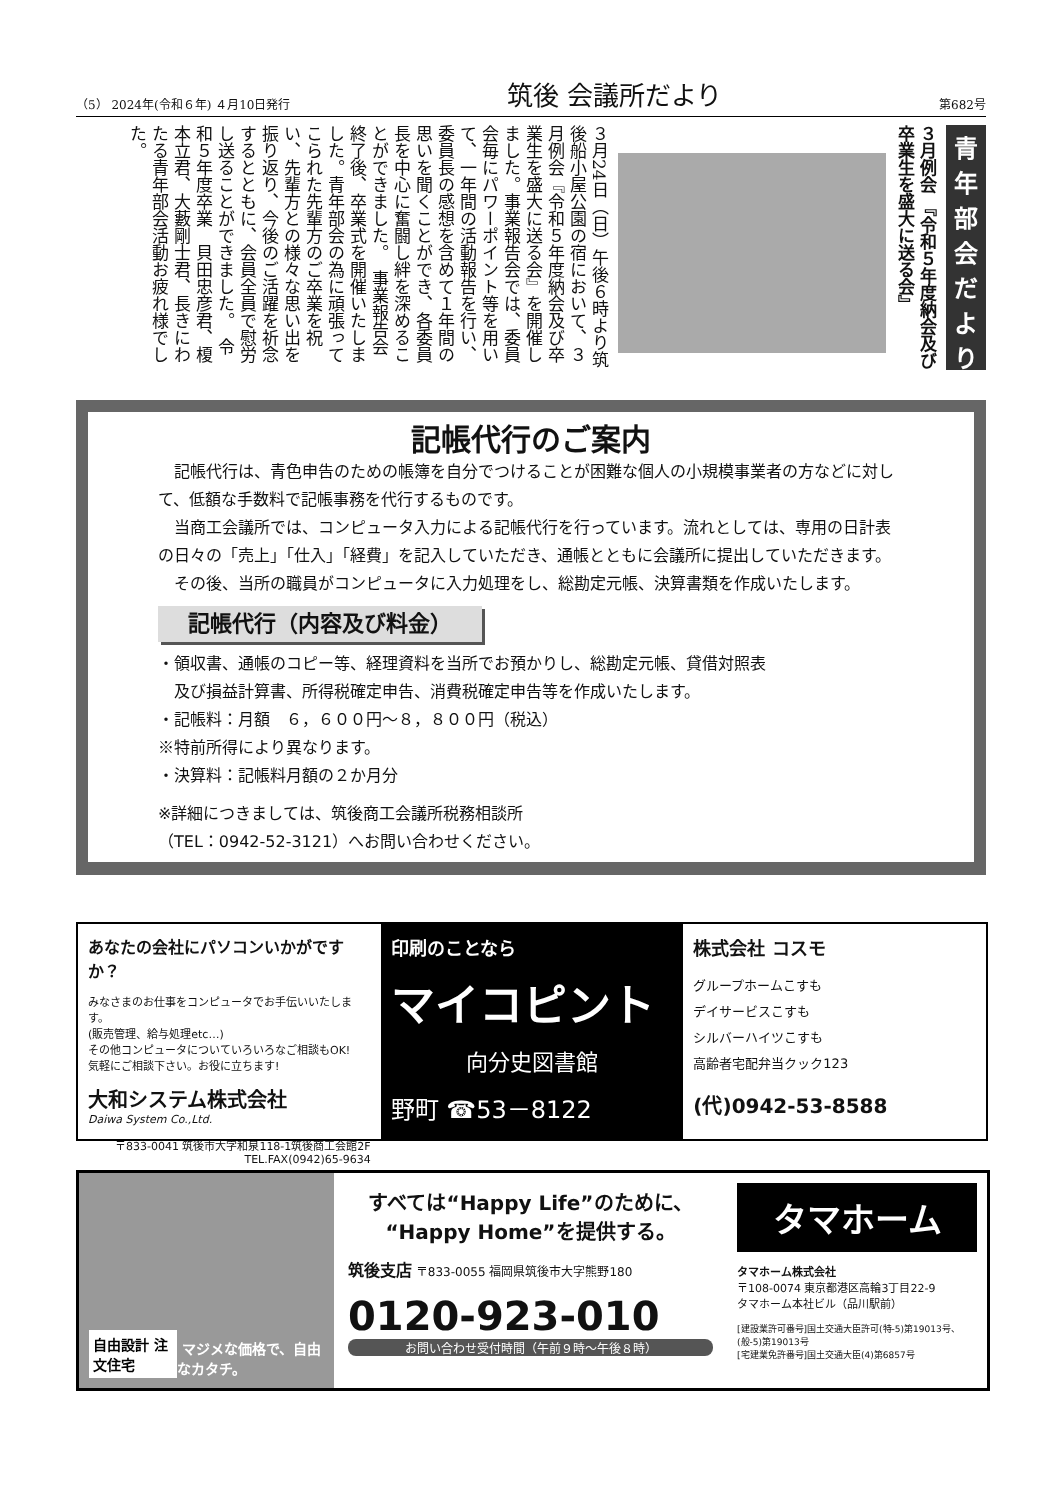（5） 2024年(令和６年) ４月10日発行 筑後 会議所だより 第682号
青年部会だより
３月例会 『令和５年度納会及び卒業生を盛大に送る会』
３月24日（日）午後６時より筑後船小屋公園の宿において、３月例会『令和５年度納会及び卒業生を盛大に送る会』を開催しました。事業報告会では、委員会毎にパワーポイント等を用いて、一年間の活動報告を行い、委員長の感想を含めて１年間の思いを聞くことができ、各委員長を中心に奮闘し絆を深めることができました。　事業報告会終了後、卒業式を開催いたしました。青年部会の為に頑張ってこられた先輩方のご卒業を祝い、先輩方との様々な思い出を振り返り、今後のご活躍を祈念するとともに、会員全員で慰労し送ることができました。　令和５年度卒業　貝田忠彦君、榎本立君、大藪剛士君、長きにわたる青年部会活動お疲れ様でした。
記帳代行のご案内
　記帳代行は、青色申告のための帳簿を自分でつけることが困難な個人の小規模事業者の方などに対して、低額な手数料で記帳事務を代行するものです。
　当商工会議所では、コンピュータ入力による記帳代行を行っています。流れとしては、専用の日計表の日々の「売上」「仕入」「経費」を記入していただき、通帳とともに会議所に提出していただきます。
　その後、当所の職員がコンピュータに入力処理をし、総勘定元帳、決算書類を作成いたします。
記帳代行（内容及び料金）
・領収書、通帳のコピー等、経理資料を当所でお預かりし、総勘定元帳、貸借対照表
　及び損益計算書、所得税確定申告、消費税確定申告等を作成いたします。
・記帳料：月額　６，６００円～８，８００円（税込）
※特前所得により異なります。
・決算料：記帳料月額の２か月分
※詳細につきましては、筑後商工会議所税務相談所
（TEL：0942-52-3121）へお問い合わせください。
あなたの会社にパソコンいかがですか？
みなさまのお仕事をコンピュータでお手伝いいたします。
(販売管理、給与処理etc…)
その他コンピュータについていろいろなご相談もOK!
気軽にご相談下さい。お役に立ちます!
大和システム株式会社
Daiwa System Co.,Ltd.
〒833-0041 筑後市大字和泉118-1筑後商工会館2F
TEL.FAX(0942)65-9634
印刷のことなら
マイコピント
向分史図書館
野町 ☎53－8122
株式会社 コスモ
グループホームこすも
デイサービスこすも
シルバーハイツこすも
高齢者宅配弁当クック123
(代)0942-53-8588
自由設計 注文住宅 マジメな価格で、自由なカタチ。
すべては“Happy Life”のために、
“Happy Home”を提供する。
筑後支店 〒833-0055 福岡県筑後市大字熊野180
0120-923-010
お問い合わせ受付時間（午前９時～午後８時）
タマホーム
タマホーム株式会社
〒108-0074 東京都港区高輪3丁目22-9
タマホーム本社ビル（品川駅前）
[建設業許可番号]国土交通大臣許可(特-5)第19013号、(般-5)第19013号
[宅建業免許番号]国土交通大臣(4)第6857号